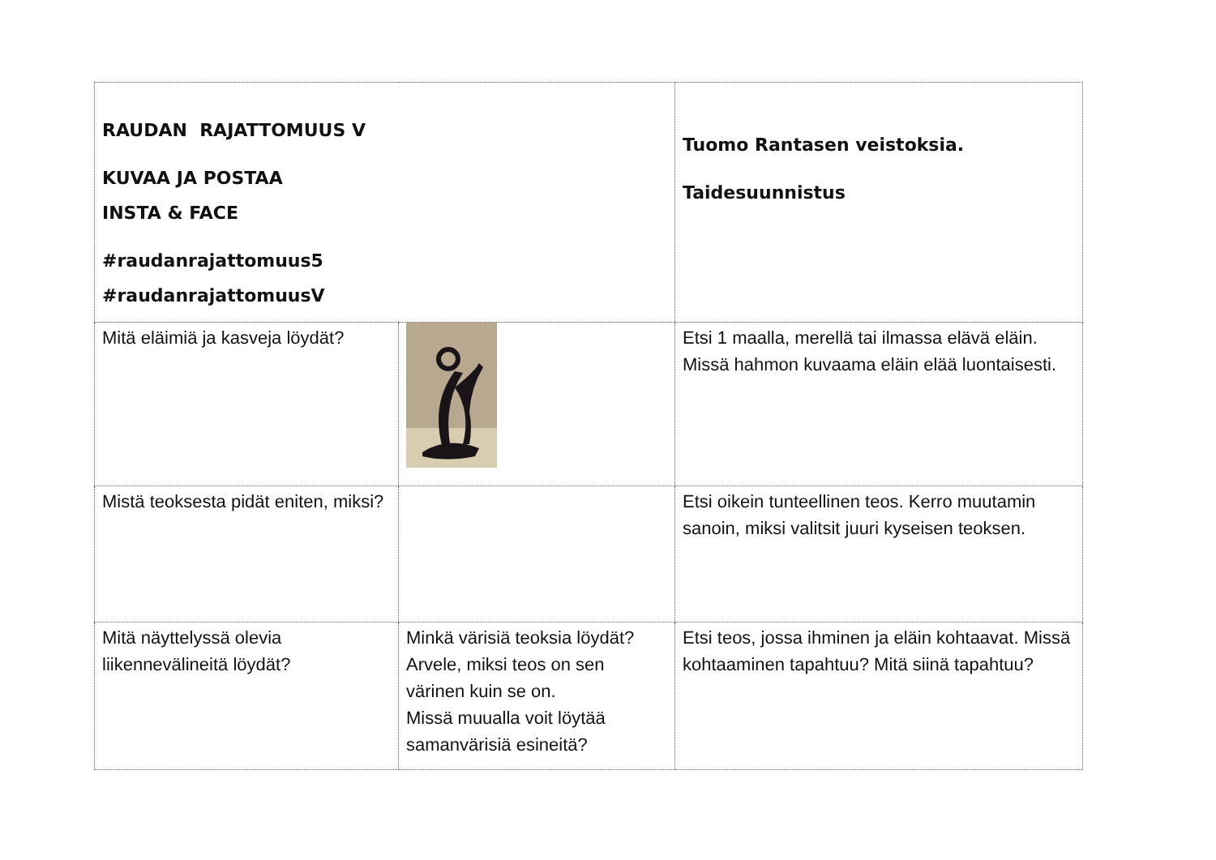| RAUDAN RAJATTOMUUS V KUVAA JA POSTAA INSTA & FACE #raudanrajattomuus5 #raudanrajattomuusV | | Tuomo Rantasen veistoksia. Taidesuunnistus |
| Mitä eläimiä ja kasveja löydät? | | Etsi 1 maalla, merellä tai ilmassa elävä eläin. Missä hahmon kuvaama eläin elää luontaisesti. |
| Mistä teoksesta pidät eniten, miksi? | | Etsi oikein tunteellinen teos. Kerro muutamin sanoin, miksi valitsit juuri kyseisen teoksen. |
| Mitä näyttelyssä olevia liikennevälineitä löydät? | Minkä värisiä teoksia löydät? Arvele, miksi teos on sen värinen kuin se on. Missä muualla voit löytää samanvärisiä esineitä? | Etsi teos, jossa ihminen ja eläin kohtaavat. Missä kohtaaminen tapahtuu? Mitä siinä tapahtuu? |